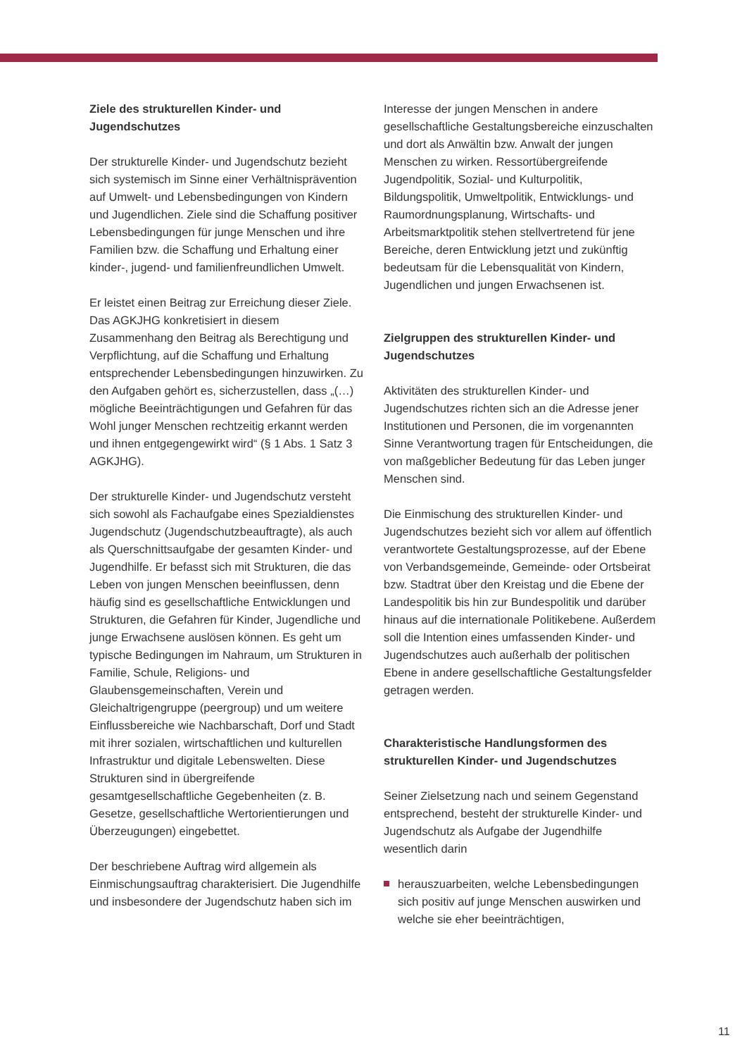Ziele des strukturellen Kinder- und Jugendschutzes
Der strukturelle Kinder- und Jugendschutz bezieht sich systemisch im Sinne einer Verhältnisprävention auf Umwelt- und Lebensbedingungen von Kindern und Jugendlichen. Ziele sind die Schaffung positiver Lebensbedingungen für junge Menschen und ihre Familien bzw. die Schaffung und Erhaltung einer kinder-, jugend- und familienfreundlichen Umwelt.
Er leistet einen Beitrag zur Erreichung dieser Ziele. Das AGKJHG konkretisiert in diesem Zusammenhang den Beitrag als Berechtigung und Verpflichtung, auf die Schaffung und Erhaltung entsprechender Lebensbedingungen hinzuwirken. Zu den Aufgaben gehört es, sicherzustellen, dass „(…) mögliche Beeinträchtigungen und Gefahren für das Wohl junger Menschen rechtzeitig erkannt werden und ihnen entgegengewirkt wird“ (§ 1 Abs. 1 Satz 3 AGKJHG).
Der strukturelle Kinder- und Jugendschutz versteht sich sowohl als Fachaufgabe eines Spezialdienstes Jugendschutz (Jugendschutzbeauftragte), als auch als Querschnittsaufgabe der gesamten Kinder- und Jugendhilfe. Er befasst sich mit Strukturen, die das Leben von jungen Menschen beeinflussen, denn häufig sind es gesellschaftliche Entwicklungen und Strukturen, die Gefahren für Kinder, Jugendliche und junge Erwachsene auslösen können. Es geht um typische Bedingungen im Nahraum, um Strukturen in Familie, Schule, Religions- und Glaubensgemeinschaften, Verein und Gleichaltrigengruppe (peergroup) und um weitere Einflussbereiche wie Nachbarschaft, Dorf und Stadt mit ihrer sozialen, wirtschaftlichen und kulturellen Infrastruktur und digitale Lebenswelten. Diese Strukturen sind in übergreifende gesamtgesellschaftliche Gegebenheiten (z. B. Gesetze, gesellschaftliche Wertorientierungen und Überzeugungen) eingebettet.
Der beschriebene Auftrag wird allgemein als Einmischungsauftrag charakterisiert. Die Jugendhilfe und insbesondere der Jugendschutz haben sich im
Interesse der jungen Menschen in andere gesellschaftliche Gestaltungsbereiche einzuschalten und dort als Anwältin bzw. Anwalt der jungen Menschen zu wirken. Ressortübergreifende Jugendpolitik, Sozial- und Kulturpolitik, Bildungspolitik, Umweltpolitik, Entwicklungs- und Raumordnungsplanung, Wirtschafts- und Arbeitsmarktpolitik stehen stellvertretend für jene Bereiche, deren Entwicklung jetzt und zukünftig bedeutsam für die Lebensqualität von Kindern, Jugendlichen und jungen Erwachsenen ist.
Zielgruppen des strukturellen Kinder- und Jugendschutzes
Aktivitäten des strukturellen Kinder- und Jugendschutzes richten sich an die Adresse jener Institutionen und Personen, die im vorgenannten Sinne Verantwortung tragen für Entscheidungen, die von maßgeblicher Bedeutung für das Leben junger Menschen sind.
Die Einmischung des strukturellen Kinder- und Jugendschutzes bezieht sich vor allem auf öffentlich verantwortete Gestaltungsprozesse, auf der Ebene von Verbandsgemeinde, Gemeinde- oder Ortsbeirat bzw. Stadtrat über den Kreistag und die Ebene der Landespolitik bis hin zur Bundespolitik und darüber hinaus auf die internationale Politikebene. Außerdem soll die Intention eines umfassenden Kinder- und Jugendschutzes auch außerhalb der politischen Ebene in andere gesellschaftliche Gestaltungsfelder getragen werden.
Charakteristische Handlungsformen des strukturellen Kinder- und Jugendschutzes
Seiner Zielsetzung nach und seinem Gegenstand entsprechend, besteht der strukturelle Kinder- und Jugendschutz als Aufgabe der Jugendhilfe wesentlich darin
herauszuarbeiten, welche Lebensbedingungen sich positiv auf junge Menschen auswirken und welche sie eher beeinträchtigen,
11